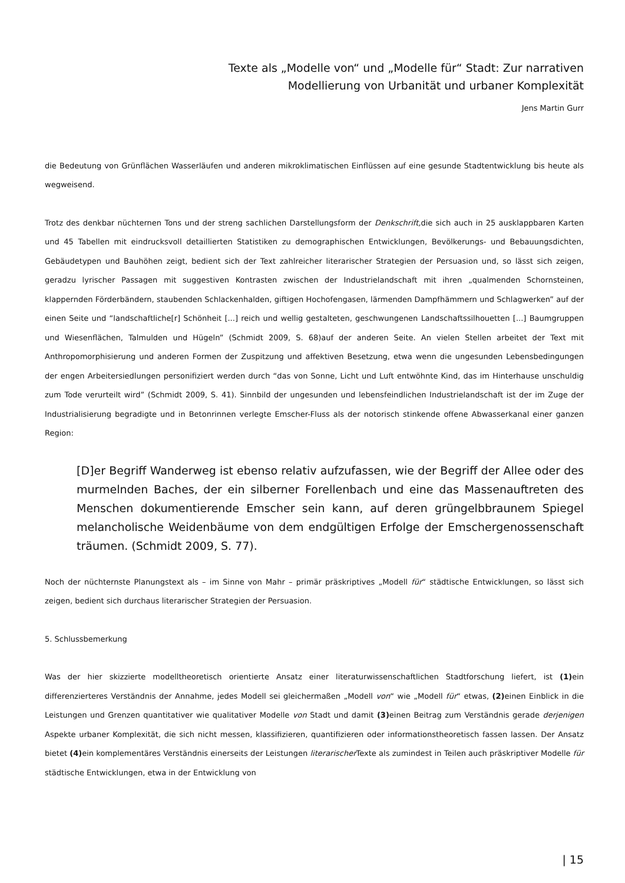Texte als „Modelle von“ und „Modelle für“ Stadt: Zur narrativen
Modellierung von Urbanität und urbaner Komplexität
Jens Martin Gurr
die Bedeutung von Grünflächen Wasserläufen und anderen mikroklimatischen Einflüssen auf eine gesunde Stadtentwicklung bis heute als wegweisend.
Trotz des denkbar nüchternen Tons und der streng sachlichen Darstellungsform der Denkschrift, die sich auch in 25 ausklapp­baren Karten und 45 Tabellen mit eindrucksvoll detaillierten Statistiken zu demographischen Entwicklungen, Bevölkerungs- und Bebauungsdichten, Gebäudetypen und Bauhöhen zeigt, bedient sich der Text zahlreicher literarischer Strategien der Per­suasion und, so lässt sich zeigen, geradzu lyrischer Passagen mit suggestiven Kontrasten zwischen der Industrielandschaft mit ihren „qualmenden Schornsteinen, klappernden Förderbändern, staubenden Schlackenhalden, giftigen Hochofengasen, lärmenden Dampfhämmern und Schlagwerken” auf der einen Seite und “landschaftliche[r] Schönheit [...] reich und wellig gestalteten, geschwungenen Landschaftssilhouetten [...] Baumgruppen und Wiesenflächen, Talmulden und Hügeln” (Schmidt 2009, S. 68)auf der anderen Seite. An vielen Stellen arbeitet der Text mit Anthropomorphisierung und anderen For­men der Zuspitzung und affektiven Besetzung, etwa wenn die ungesunden Lebensbedingungen der engen Arbeitersiedlun­gen personifiziert werden durch “das von Sonne, Licht und Luft entwöhnte Kind, das im Hinterhause unschuldig zum Tode verurteilt wird” (Schmidt 2009, S. 41). Sinnbild der ungesunden und lebensfeindlichen Industrielandschaft ist der im Zuge der Industrialisierung begradigte und in Betonrinnen verlegte Emscher-Fluss als der notorisch stinkende offene Abwasserkanal einer ganzen Region:
[D]er Begriff Wanderweg ist ebenso relativ aufzufassen, wie der Begriff der Allee oder des murmelnden Baches, der ein silberner Forellenbach und eine das Massenauftreten des Menschen dokumentierende Emscher sein kann, auf deren grüngelbbraunem Spiegel melancholische Weidenbäume von dem endgültigen Erfolge der Emschergenossenschaft träumen. (Schmidt 2009, S. 77).
Noch der nüchternste Planungstext als – im Sinne von Mahr – primär präskriptives „Modell für“ städtische Entwicklungen, so lässt sich zeigen, bedient sich durchaus literarischer Strategien der Persuasion.
5. Schlussbemerkung
Was der hier skizzierte modelltheoretisch orientierte Ansatz einer literaturwissenschaftlichen Stadtforschung liefert, ist (1) ein differenzierteres Verständnis der Annahme, jedes Modell sei gleichermaßen „Modell von“ wie „Modell für“ etwas, (2) einen Einblick in die Leistungen und Grenzen quantitativer wie qualitativer Modelle von Stadt und damit (3) einen Beitrag zum Verständnis gerade derjenigen Aspekte urbaner Komplexität, die sich nicht messen, klassifizieren, quantifizieren oder informationstheoretisch fassen lassen. Der Ansatz bietet (4) ein komplementäres Verständnis einerseits der Leistungen liter­arischer Texte als zumindest in Teilen auch präskriptiver Modelle für städtische Entwicklungen, etwa in der Entwicklung von
| 15